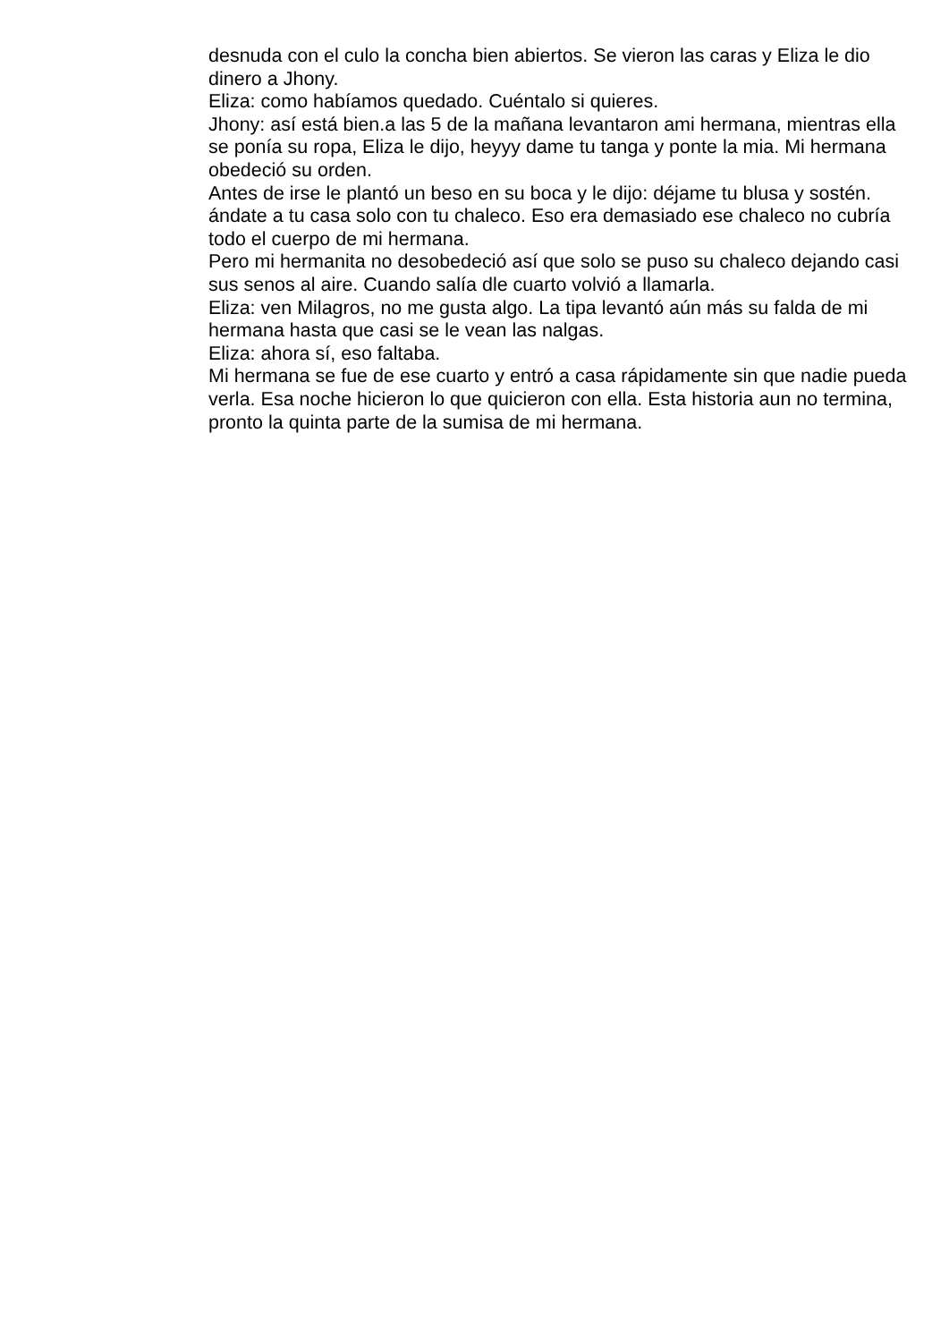desnuda con el culo la concha bien abiertos. Se vieron las caras y Eliza le dio dinero a Jhony.
Eliza: como habíamos quedado. Cuéntalo si quieres.
Jhony: así está bien.a las 5 de la mañana levantaron ami hermana, mientras ella se ponía su ropa, Eliza le dijo, heyyy dame tu tanga y ponte la mia. Mi hermana obedeció su orden.
Antes de irse le plantó un beso en su boca y le dijo: déjame tu blusa y sostén. ándate a tu casa solo con tu chaleco. Eso era demasiado ese chaleco no cubría todo el cuerpo de mi hermana.
Pero mi hermanita no desobedeció así que solo se puso su chaleco dejando casi sus senos al aire. Cuando salía dle cuarto volvió a llamarla.
Eliza: ven Milagros, no me gusta algo. La tipa levantó aún más su falda de mi hermana hasta que casi se le vean las nalgas.
Eliza: ahora sí, eso faltaba.
Mi hermana se fue de ese cuarto y entró a casa rápidamente sin que nadie pueda verla. Esa noche hicieron lo que quicieron con ella. Esta historia aun no termina, pronto la quinta parte de la sumisa de mi hermana.